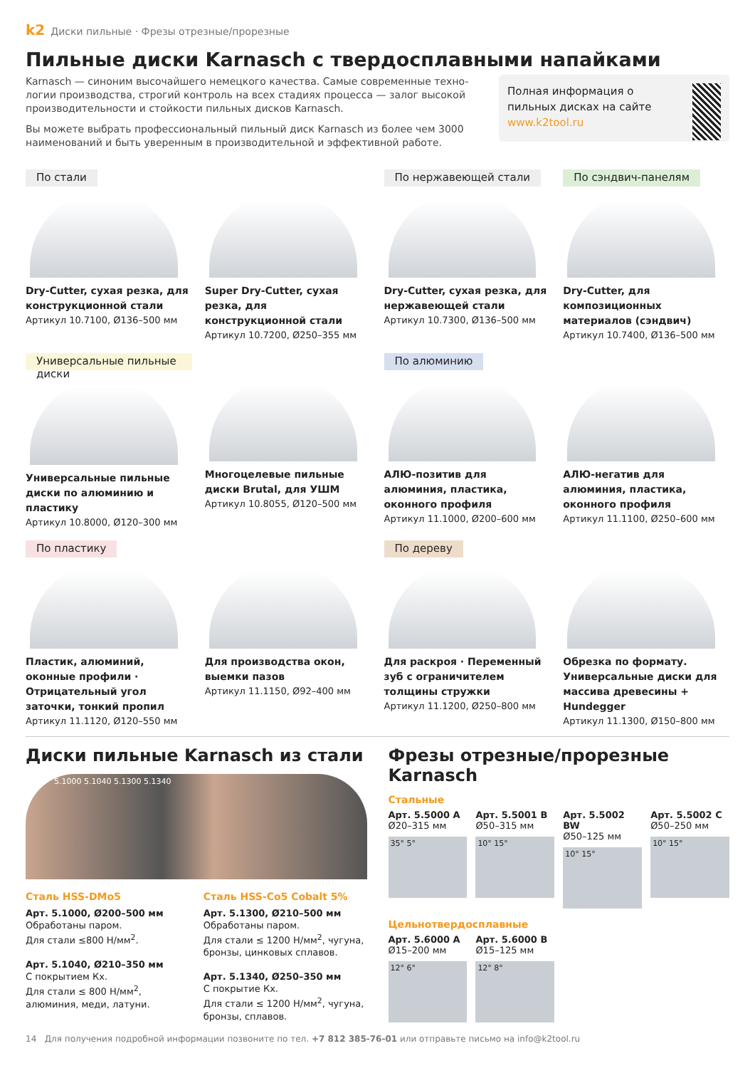k2 Диски пильные · Фрезы отрезные/прорезные
Пильные диски Karnasch с твердосплавными напайками
Karnasch — синоним высочайшего немецкого качества. Самые современные техно­логии производства, строгий контроль на всех стадиях процесса — залог высокой производительности и стойкости пильных дисков Karnasch.
Вы можете выбрать профессиональный пильный диск Karnasch из более чем 3000 наименований и быть уверенным в производительной и эффективной работе.
Полная информация о пильных дисках на сайте www.k2tool.ru
По стали
Dry-Cutter, сухая резка, для конструкционной стали
Артикул 10.7100, Ø136–500 мм
Super Dry-Cutter, сухая резка, для конструкционной стали
Артикул 10.7200, Ø250–355 мм
По нержавеющей стали
Dry-Cutter, сухая резка, для нержавеющей стали
Артикул 10.7300, Ø136–500 мм
По сэндвич-панелям
Dry-Cutter, для композиционных материалов (сэндвич)
Артикул 10.7400, Ø136–500 мм
Универсальные пильные диски
Универсальные пильные диски по алюминию и пластику
Артикул 10.8000, Ø120–300 мм
Многоцелевые пильные диски Brutal, для УШМ
Артикул 10.8055, Ø120–500 мм
По алюминию
АЛЮ-позитив для алюминия, пластика, оконного профиля
Артикул 11.1000, Ø200–600 мм
АЛЮ-негатив для алюминия, пластика, оконного профиля
Артикул 11.1100, Ø250–600 мм
По пластику
Пластик, алюминий, оконные профили · Отрицательный угол заточки, тонкий пропил
Артикул 11.1120, Ø120–550 мм
Для производства окон, выемки пазов
Артикул 11.1150, Ø92–400 мм
По дереву
Для раскроя · Переменный зуб с ограничителем толщины стружки
Артикул 11.1200, Ø250–800 мм
Обрезка по формату. Универсальные диски для массива древесины + Hundegger
Артикул 11.1300, Ø150–800 мм
Диски пильные Karnasch из стали
5.1000 5.1040 5.1300 5.1340
Сталь HSS-DMo5
Арт. 5.1000, Ø200–500 мм
Обработаны паром.
Для стали ≤800 Н/мм<sup>2</sup>.
Арт. 5.1040, Ø210–350 мм
С покрытием Кх.
Для стали ≤ 800 Н/мм<sup>2</sup>, алюминия, меди, латуни.
Сталь HSS-Co5 Cobalt 5%
Арт. 5.1300, Ø210–500 мм
Обработаны паром.
Для стали ≤ 1200 Н/мм<sup>2</sup>, чугуна, бронзы, цинковых сплавов.
Арт. 5.1340, Ø250–350 мм
С покрытие Кх.
Для стали ≤ 1200 Н/мм<sup>2</sup>, чугуна, бронзы, сплавов.
Фрезы отрезные/прорезные Karnasch
Стальные
Арт. 5.5000 A
Ø20–315 мм
35° 5°
Арт. 5.5001 B
Ø50–315 мм
10° 15°
Арт. 5.5002 BW
Ø50–125 мм
10° 15°
Арт. 5.5002 C
Ø50–250 мм
10° 15°
Цельнотвердосплавные
Арт. 5.6000 A
Ø15–200 мм
12° 6°
Арт. 5.6000 B
Ø15–125 мм
12° 8°
14 Для получения подробной информации позвоните по тел. +7 812 385-76-01 или отправьте письмо на info@k2tool.ru